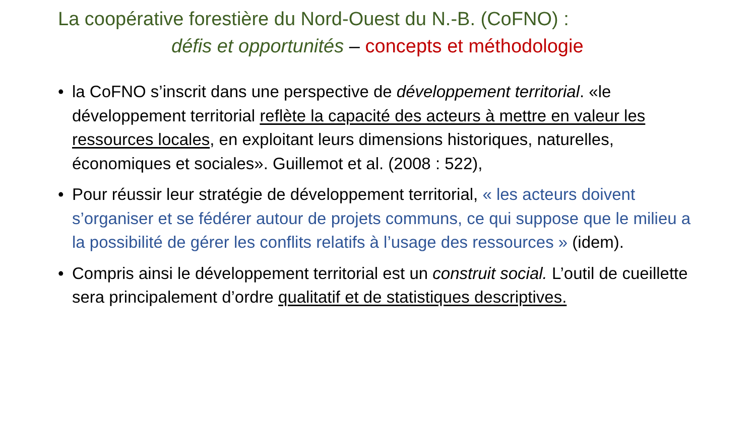La coopérative forestière du Nord-Ouest du N.-B. (CoFNO) :
défis et opportunités – concepts et méthodologie
• la CoFNO s’inscrit dans une perspective de développement territorial. «le développement territorial reflète la capacité des acteurs à mettre en valeur les ressources locales, en exploitant leurs dimensions historiques, naturelles, économiques et sociales». Guillemot et al. (2008 : 522),
• Pour réussir leur stratégie de développement territorial, « les acteurs doivent s’organiser et se fédérer autour de projets communs, ce qui suppose que le milieu a la possibilité de gérer les conflits relatifs à l’usage des ressources » (idem).
• Compris ainsi le développement territorial est un construit social. L’outil de cueillette sera principalement d’ordre qualitatif et de statistiques descriptives.